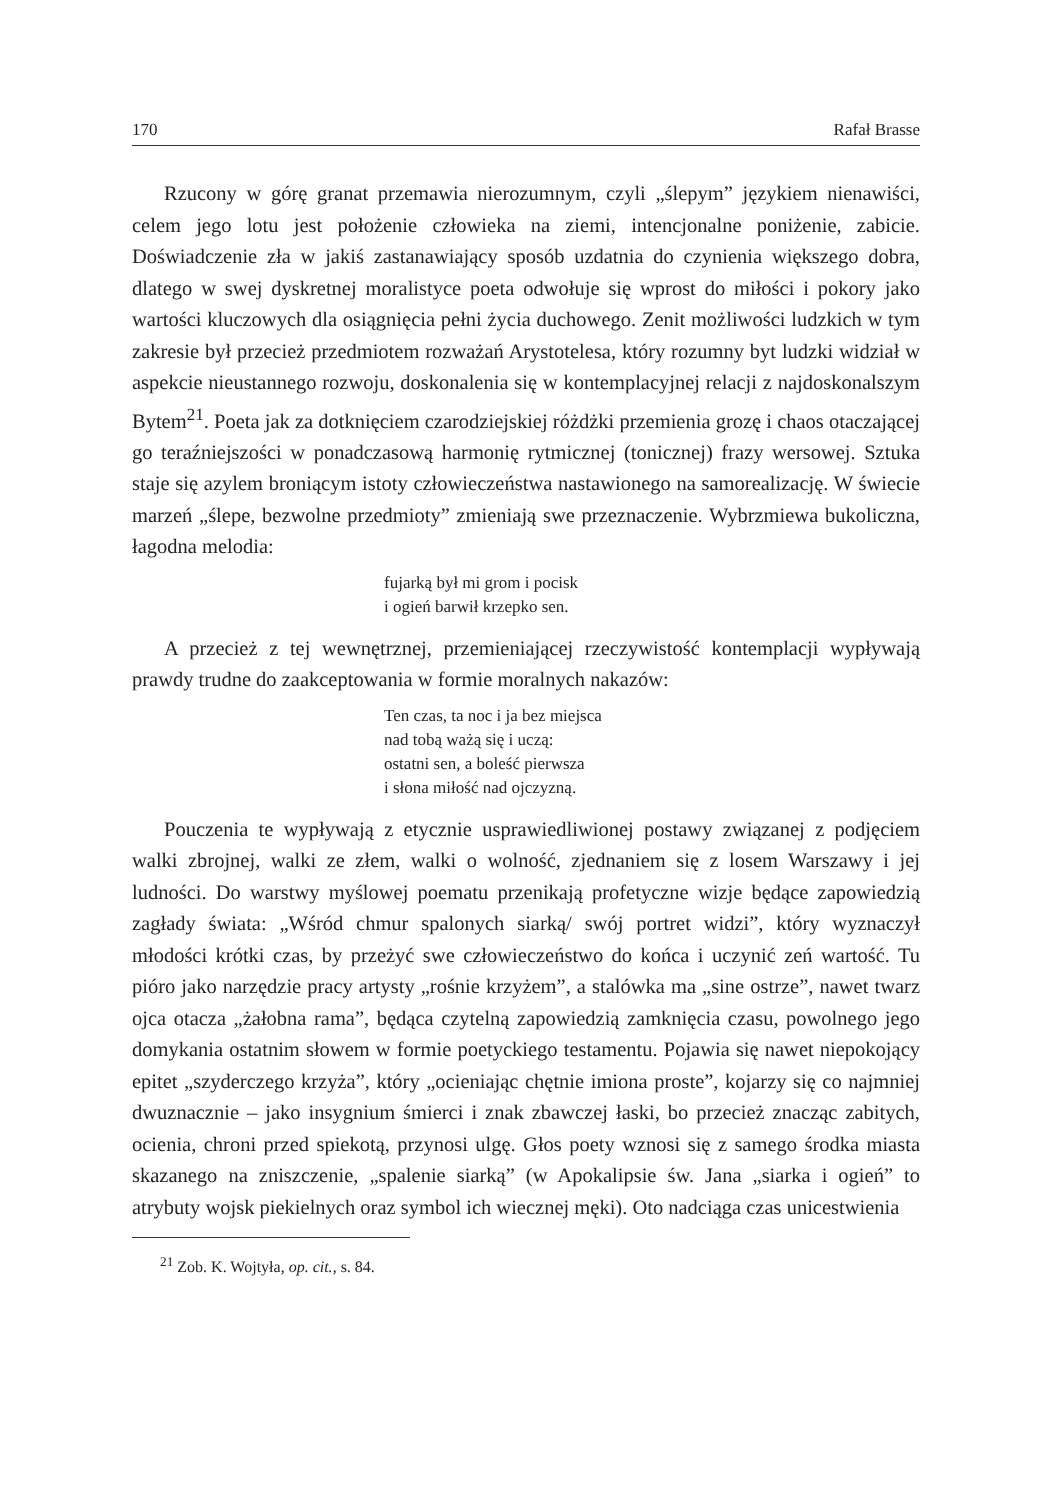170 Rafał Brasse
Rzucony w górę granat przemawia nierozumnym, czyli „ślepym” językiem nienawiści, celem jego lotu jest położenie człowieka na ziemi, intencjonalne poniżenie, zabicie. Doświadczenie zła w jakiś zastanawiający sposób uzdatnia do czynienia większego dobra, dlatego w swej dyskretnej moralistyce poeta odwołuje się wprost do miłości i pokory jako wartości kluczowych dla osiągnięcia pełni życia duchowego. Zenit możliwości ludzkich w tym zakresie był przecież przedmiotem rozważań Arystotelesa, który rozumny byt ludzki widział w aspekcie nieustannego rozwoju, doskonalenia się w kontemplacyjnej relacji z najdoskonalszym Bytem<sup>21</sup>. Poeta jak za dotknięciem czarodziejskiej różdżki przemienia grozę i chaos otaczającej go teraźniejszości w ponadczasową harmonię rytmicznej (tonicznej) frazy wersowej. Sztuka staje się azylem broniącym istoty człowieczeństwa nastawionego na samorealizację. W świecie marzeń „ślepe, bezwolne przedmioty” zmieniają swe przeznaczenie. Wybrzmiewa bukoliczna, łagodna melodia:
fujarką był mi grom i pocisk
i ogień barwił krzepko sen.
A przecież z tej wewnętrznej, przemieniającej rzeczywistość kontemplacji wypływają prawdy trudne do zaakceptowania w formie moralnych nakazów:
Ten czas, ta noc i ja bez miejsca
nad tobą ważą się i uczą:
ostatni sen, a boleść pierwsza
i słona miłość nad ojczyzną.
Pouczenia te wypływają z etycznie usprawiedliwionej postawy związanej z podjęciem walki zbrojnej, walki ze złem, walki o wolność, zjednaniem się z losem Warszawy i jej ludności. Do warstwy myślowej poematu przenikają profetyczne wizje będące zapowiedzią zagłady świata: „Wśród chmur spalonych siarką/ swój portret widzi”, który wyznaczył młodości krótki czas, by przeżyć swe człowieczeństwo do końca i uczynić zeń wartość. Tu pióro jako narzędzie pracy artysty „rośnie krzyżem”, a stalówka ma „sine ostrze”, nawet twarz ojca otacza „żałobna rama”, będąca czytelną zapowiedzią zamknięcia czasu, powolnego jego domykania ostatnim słowem w formie poetyckiego testamentu. Pojawia się nawet niepokojący epitet „szyderczego krzyża”, który „ocieniając chętnie imiona proste”, kojarzy się co najmniej dwuznacznie – jako insygnium śmierci i znak zbawczej łaski, bo przecież znacząc zabitych, ocienia, chroni przed spiekotą, przynosi ulgę. Głos poety wznosi się z samego środka miasta skazanego na zniszczenie, „spalenie siarką” (w Apokalipsie św. Jana „siarka i ogień” to atrybuty wojsk piekielnych oraz symbol ich wiecznej męki). Oto nadciąga czas unicestwienia
<sup>21</sup> Zob. K. Wojtyła, op. cit., s. 84.